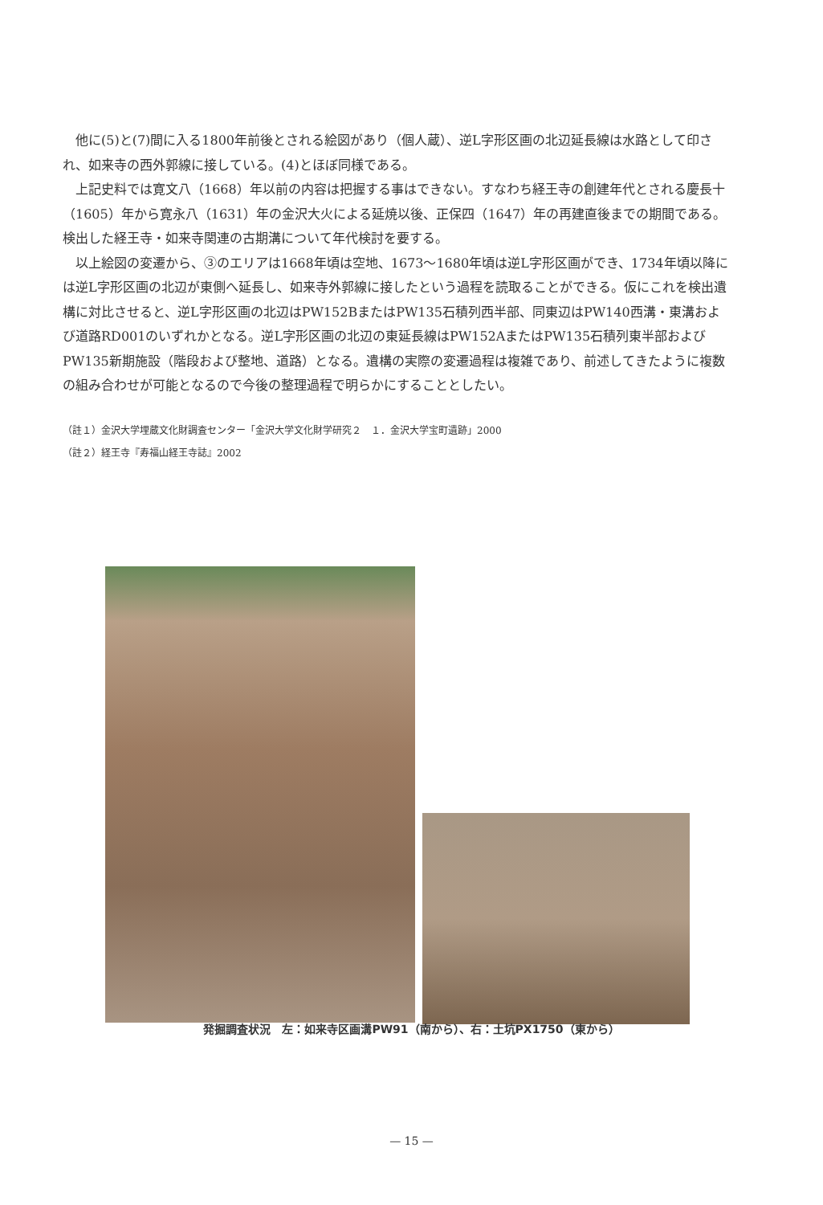他に(5)と(7)間に入る1800年前後とされる絵図があり（個人蔵）、逆L字形区画の北辺延長線は水路として印され、如来寺の西外郭線に接している。(4)とほぼ同様である。
上記史料では寛文八（1668）年以前の内容は把握する事はできない。すなわち経王寺の創建年代とされる慶長十（1605）年から寛永八（1631）年の金沢大火による延焼以後、正保四（1647）年の再建直後までの期間である。検出した経王寺・如来寺関連の古期溝について年代検討を要する。
以上絵図の変遷から、③のエリアは1668年頃は空地、1673～1680年頃は逆L字形区画ができ、1734年頃以降には逆L字形区画の北辺が東側へ延長し、如来寺外郭線に接したという過程を読取ることができる。仮にこれを検出遺構に対比させると、逆L字形区画の北辺はPW152BまたはPW135石積列西半部、同東辺はPW140西溝・東溝および道路RD001のいずれかとなる。逆L字形区画の北辺の東延長線はPW152AまたはPW135石積列東半部およびPW135新期施設（階段および整地、道路）となる。遺構の実際の変遷過程は複雑であり、前述してきたように複数の組み合わせが可能となるので今後の整理過程で明らかにすることとしたい。
（註１）金沢大学埋蔵文化財調査センター「金沢大学文化財学研究２　１．金沢大学宝町遺跡」2000
（註２）経王寺『寿福山経王寺誌』2002
発掘調査状況　左：如来寺区画溝PW91（南から）、右：土坑PX1750（東から）
— 15 —